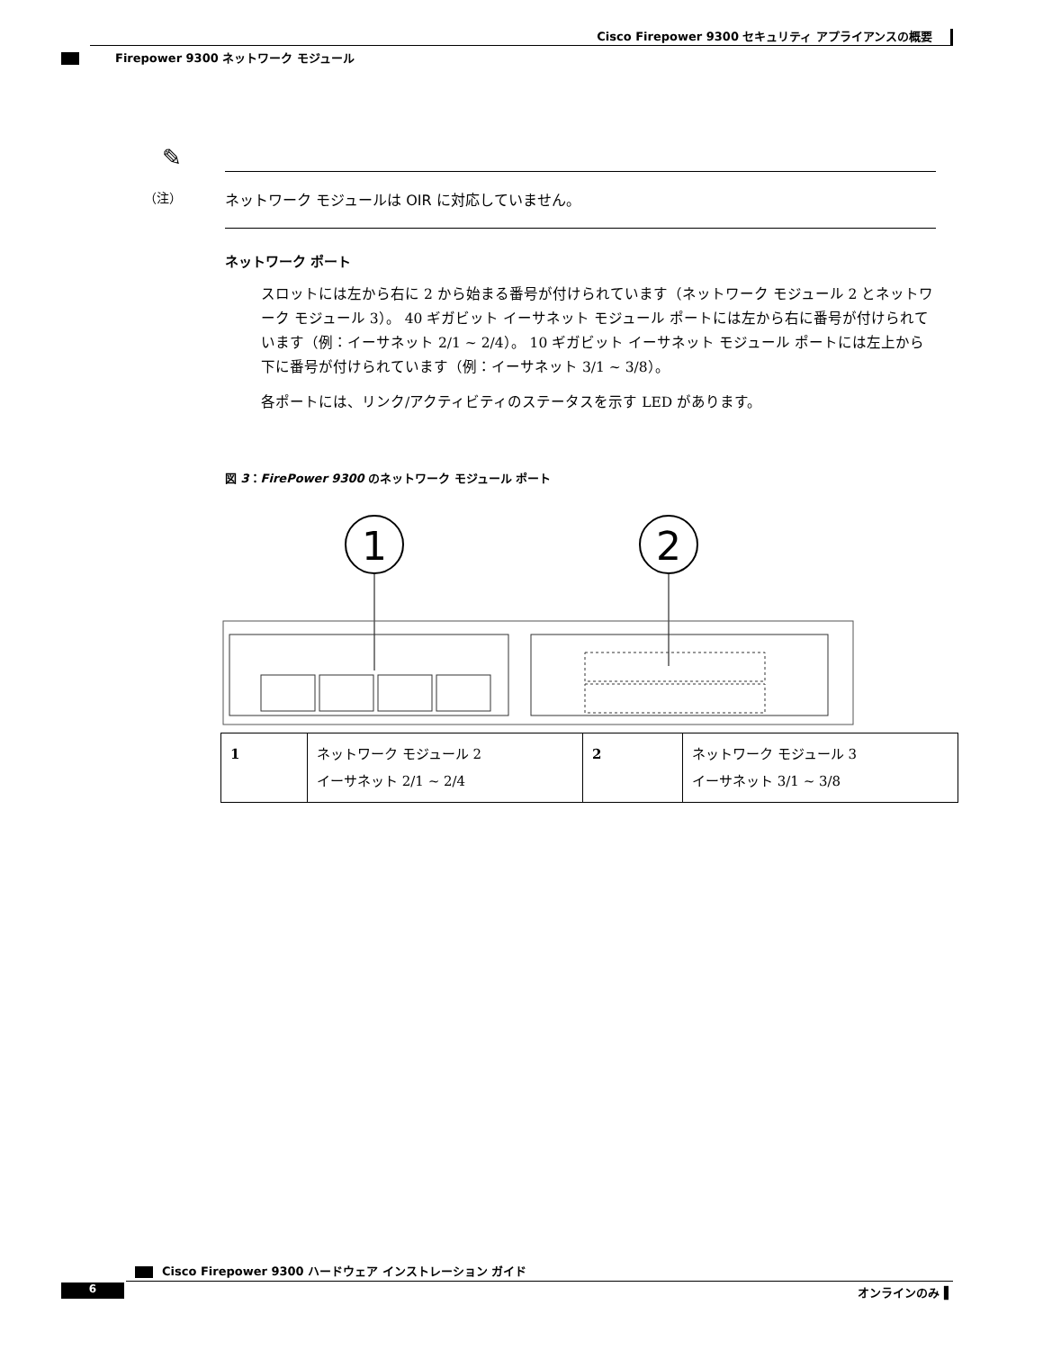Cisco Firepower 9300 セキュリティ アプライアンスの概要
Firepower 9300 ネットワーク モジュール
✎
（注） ネットワーク モジュールは OIR に対応していません。
ネットワーク ポート
スロットには左から右に 2 から始まる番号が付けられています（ネットワーク モジュール 2 とネットワーク モジュール 3）。 40 ギガビット イーサネット モジュール ポートには左から右に番号が付けられています（例：イーサネット 2/1 ~ 2/4）。 10 ギガビット イーサネット モジュール ポートには左上から下に番号が付けられています（例：イーサネット 3/1 ~ 3/8）。
各ポートには、リンク/アクティビティのステータスを示す LED があります。
図 3：FirePower 9300 のネットワーク モジュール ポート
1
2
| 1 | ネットワーク モジュール 2 イーサネット 2/1 ~ 2/4 | 2 | ネットワーク モジュール 3 イーサネット 3/1 ~ 3/8 |
Cisco Firepower 9300 ハードウェア インストレーション ガイド
6 オンラインのみ ▌